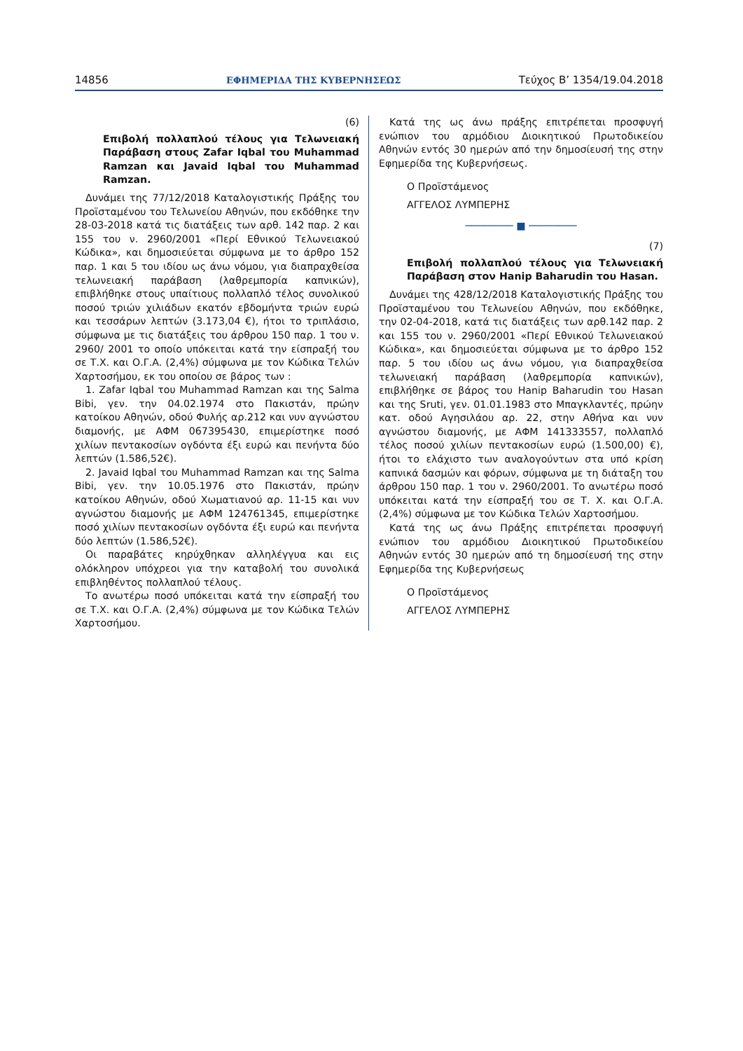14856 ΕΦΗΜΕΡΙΔΑ ΤΗΣ ΚΥΒΕΡΝΗΣΕΩΣ Τεύχος B’ 1354/19.04.2018
(6)
Επιβολή πολλαπλού τέλους για Τελωνειακή Παράβαση στους Zafar Iqbal του Muhammad Ramzan και Javaid Iqbal του Muhammad Ramzan.
Δυνάμει της 77/12/2018 Καταλογιστικής Πράξης του Προϊσταμένου του Τελωνείου Αθηνών, που εκδόθηκε την 28-03-2018 κατά τις διατάξεις των αρθ. 142 παρ. 2 και 155 του ν. 2960/2001 «Περί Εθνικού Τελωνειακού Κώδικα», και δημοσιεύεται σύμφωνα με το άρθρο 152 παρ. 1 και 5 του ιδίου ως άνω νόμου, για διαπραχθείσα τελωνειακή παράβαση (λαθρεμπορία καπνικών), επιβλήθηκε στους υπαίτιους πολλαπλό τέλος συνολικού ποσού τριών χιλιάδων εκατόν εβδομήντα τριών ευρώ και τεσσάρων λεπτών (3.173,04 €), ήτοι το τριπλάσιο, σύμφωνα με τις διατάξεις του άρθρου 150 παρ. 1 του ν. 2960/ 2001 το οποίο υπόκειται κατά την είσπραξή του σε Τ.Χ. και Ο.Γ.Α. (2,4%) σύμφωνα με τον Κώδικα Τελών Χαρτοσήμου, εκ του οποίου σε βάρος των :
1. Zafar Iqbal του Muhammad Ramzan και της Salma Bibi, γεν. την 04.02.1974 στο Πακιστάν, πρώην κατοίκου Αθηνών, οδού Φυλής αρ.212 και νυν αγνώστου διαμονής, με ΑΦΜ 067395430, επιμερίστηκε ποσό χιλίων πεντακοσίων ογδόντα έξι ευρώ και πενήντα δύο λεπτών (1.586,52€).
2. Javaid Iqbal του Muhammad Ramzan και της Salma Bibi, γεν. την 10.05.1976 στο Πακιστάν, πρώην κατοίκου Αθηνών, οδού Χωματιανού αρ. 11-15 και νυν αγνώστου διαμονής με ΑΦΜ 124761345, επιμερίστηκε ποσό χιλίων πεντακοσίων ογδόντα έξι ευρώ και πενήντα δύο λεπτών (1.586,52€).
Οι παραβάτες κηρύχθηκαν αλληλέγγυα και εις ολόκληρον υπόχρεοι για την καταβολή του συνολικά επιβληθέντος πολλαπλού τέλους.
Το ανωτέρω ποσό υπόκειται κατά την είσπραξή του σε Τ.Χ. και Ο.Γ.Α. (2,4%) σύμφωνα με τον Κώδικα Τελών Χαρτοσήμου.
Κατά της ως άνω πράξης επιτρέπεται προσφυγή ενώπιον του αρμόδιου Διοικητικού Πρωτοδικείου Αθηνών εντός 30 ημερών από την δημοσίευσή της στην Εφημερίδα της Κυβερνήσεως.
Ο Προϊστάμενος
ΑΓΓΕΛΟΣ ΛΥΜΠΕΡΗΣ
──────── ■ ────────
(7)
Επιβολή πολλαπλού τέλους για Τελωνειακή Παράβαση στον Hanip Baharudin του Hasan.
Δυνάμει της 428/12/2018 Καταλογιστικής Πράξης του Προϊσταμένου του Τελωνείου Αθηνών, που εκδόθηκε, την 02-04-2018, κατά τις διατάξεις των αρθ.142 παρ. 2 και 155 του ν. 2960/2001 «Περί Εθνικού Τελωνειακού Κώδικα», και δημοσιεύεται σύμφωνα με το άρθρο 152 παρ. 5 του ιδίου ως άνω νόμου, για διαπραχθείσα τελωνειακή παράβαση (λαθρεμπορία καπνικών), επιβλήθηκε σε βάρος του Hanip Baharudin του Hasan και της Sruti, γεν. 01.01.1983 στο Μπαγκλαντές, πρώην κατ. οδού Αγησιλάου αρ. 22, στην Αθήνα και νυν αγνώστου διαμονής, με ΑΦΜ 141333557, πολλαπλό τέλος ποσού χιλίων πεντακοσίων ευρώ (1.500,00) €), ήτοι το ελάχιστο των αναλογούντων στα υπό κρίση καπνικά δασμών και φόρων, σύμφωνα με τη διάταξη του άρθρου 150 παρ. 1 του ν. 2960/2001. Το ανωτέρω ποσό υπόκειται κατά την είσπραξή του σε Τ. Χ. και Ο.Γ.Α. (2,4%) σύμφωνα με τον Κώδικα Τελών Χαρτοσήμου.
Κατά της ως άνω Πράξης επιτρέπεται προσφυγή ενώπιον του αρμόδιου Διοικητικού Πρωτοδικείου Αθηνών εντός 30 ημερών από τη δημοσίευσή της στην Εφημερίδα της Κυβερνήσεως
Ο Προϊστάμενος
ΑΓΓΕΛΟΣ ΛΥΜΠΕΡΗΣ